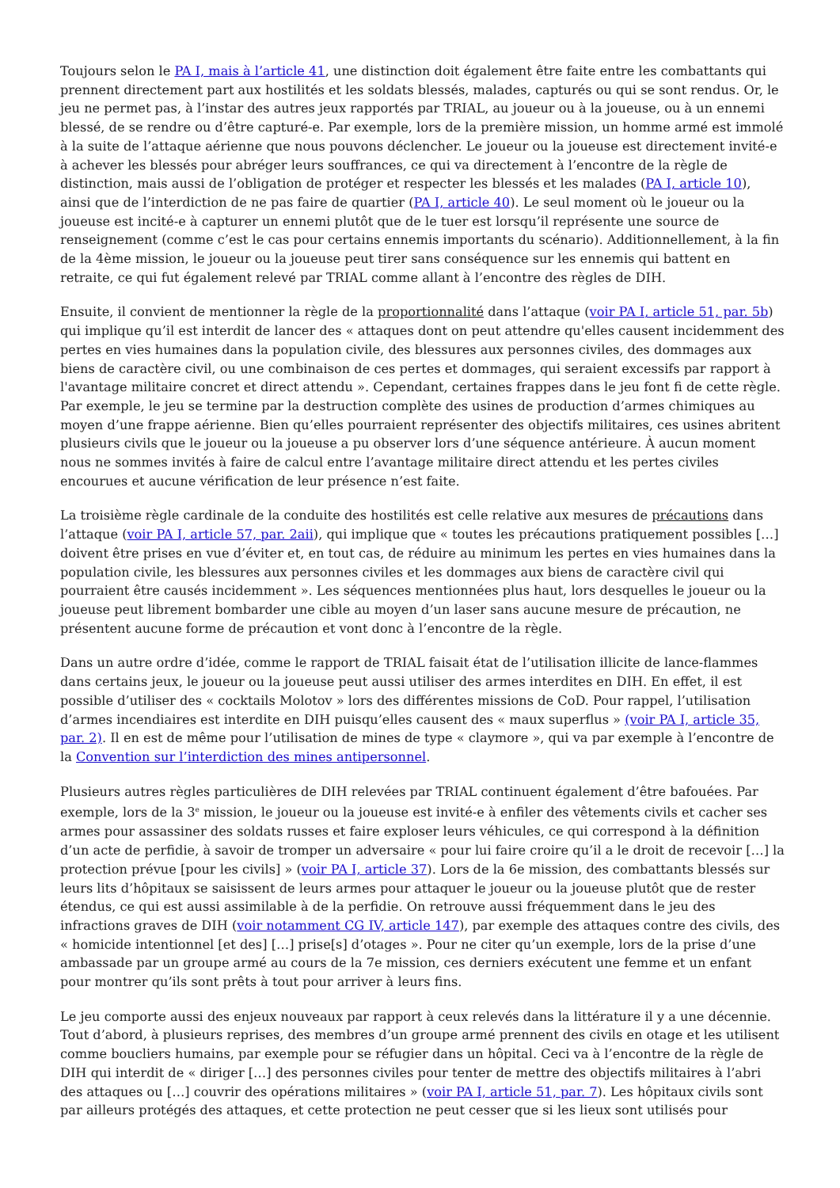Toujours selon le PA I, mais à l’article 41, une distinction doit également être faite entre les combattants qui prennent directement part aux hostilités et les soldats blessés, malades, capturés ou qui se sont rendus. Or, le jeu ne permet pas, à l’instar des autres jeux rapportés par TRIAL, au joueur ou à la joueuse, ou à un ennemi blessé, de se rendre ou d’être capturé-e. Par exemple, lors de la première mission, un homme armé est immolé à la suite de l’attaque aérienne que nous pouvons déclencher. Le joueur ou la joueuse est directement invité-e à achever les blessés pour abréger leurs souffrances, ce qui va directement à l’encontre de la règle de distinction, mais aussi de l’obligation de protéger et respecter les blessés et les malades (PA I, article 10), ainsi que de l’interdiction de ne pas faire de quartier (PA I, article 40). Le seul moment où le joueur ou la joueuse est incité-e à capturer un ennemi plutôt que de le tuer est lorsqu’il représente une source de renseignement (comme c’est le cas pour certains ennemis importants du scénario). Additionnellement, à la fin de la 4ème mission, le joueur ou la joueuse peut tirer sans conséquence sur les ennemis qui battent en retraite, ce qui fut également relevé par TRIAL comme allant à l’encontre des règles de DIH.
Ensuite, il convient de mentionner la règle de la proportionnalité dans l’attaque (voir PA I, article 51, par. 5b) qui implique qu’il est interdit de lancer des « attaques dont on peut attendre qu'elles causent incidemment des pertes en vies humaines dans la population civile, des blessures aux personnes civiles, des dommages aux biens de caractère civil, ou une combinaison de ces pertes et dommages, qui seraient excessifs par rapport à l'avantage militaire concret et direct attendu ». Cependant, certaines frappes dans le jeu font fi de cette règle. Par exemple, le jeu se termine par la destruction complète des usines de production d’armes chimiques au moyen d’une frappe aérienne. Bien qu’elles pourraient représenter des objectifs militaires, ces usines abritent plusieurs civils que le joueur ou la joueuse a pu observer lors d’une séquence antérieure. À aucun moment nous ne sommes invités à faire de calcul entre l’avantage militaire direct attendu et les pertes civiles encourues et aucune vérification de leur présence n’est faite.
La troisième règle cardinale de la conduite des hostilités est celle relative aux mesures de précautions dans l’attaque (voir PA I, article 57, par. 2aii), qui implique que « toutes les précautions pratiquement possibles […] doivent être prises en vue d’éviter et, en tout cas, de réduire au minimum les pertes en vies humaines dans la population civile, les blessures aux personnes civiles et les dommages aux biens de caractère civil qui pourraient être causés incidemment ». Les séquences mentionnées plus haut, lors desquelles le joueur ou la joueuse peut librement bombarder une cible au moyen d’un laser sans aucune mesure de précaution, ne présentent aucune forme de précaution et vont donc à l’encontre de la règle.
Dans un autre ordre d’idée, comme le rapport de TRIAL faisait état de l’utilisation illicite de lance-flammes dans certains jeux, le joueur ou la joueuse peut aussi utiliser des armes interdites en DIH. En effet, il est possible d’utiliser des « cocktails Molotov » lors des différentes missions de CoD. Pour rappel, l’utilisation d’armes incendiaires est interdite en DIH puisqu’elles causent des « maux superflus » (voir PA I, article 35, par. 2). Il en est de même pour l’utilisation de mines de type « claymore », qui va par exemple à l’encontre de la Convention sur l’interdiction des mines antipersonnel.
Plusieurs autres règles particulières de DIH relevées par TRIAL continuent également d’être bafouées. Par exemple, lors de la 3<sup>e</sup> mission, le joueur ou la joueuse est invité-e à enfiler des vêtements civils et cacher ses armes pour assassiner des soldats russes et faire exploser leurs véhicules, ce qui correspond à la définition d’un acte de perfidie, à savoir de tromper un adversaire « pour lui faire croire qu’il a le droit de recevoir […] la protection prévue [pour les civils] » (voir PA I, article 37). Lors de la 6e mission, des combattants blessés sur leurs lits d’hôpitaux se saisissent de leurs armes pour attaquer le joueur ou la joueuse plutôt que de rester étendus, ce qui est aussi assimilable à de la perfidie. On retrouve aussi fréquemment dans le jeu des infractions graves de DIH (voir notamment CG IV, article 147), par exemple des attaques contre des civils, des « homicide intentionnel [et des] […] prise[s] d’otages ». Pour ne citer qu’un exemple, lors de la prise d’une ambassade par un groupe armé au cours de la 7e mission, ces derniers exécutent une femme et un enfant pour montrer qu’ils sont prêts à tout pour arriver à leurs fins.
Le jeu comporte aussi des enjeux nouveaux par rapport à ceux relevés dans la littérature il y a une décennie. Tout d’abord, à plusieurs reprises, des membres d’un groupe armé prennent des civils en otage et les utilisent comme boucliers humains, par exemple pour se réfugier dans un hôpital. Ceci va à l’encontre de la règle de DIH qui interdit de « diriger […] des personnes civiles pour tenter de mettre des objectifs militaires à l’abri des attaques ou […] couvrir des opérations militaires » (voir PA I, article 51, par. 7). Les hôpitaux civils sont par ailleurs protégés des attaques, et cette protection ne peut cesser que si les lieux sont utilisés pour